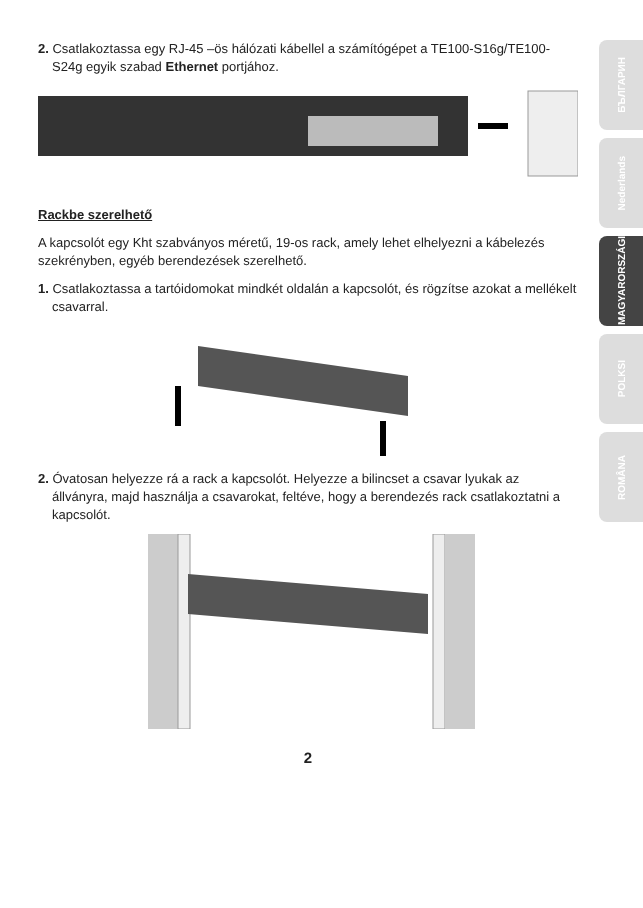2. Csatlakoztassa egy RJ-45 –ös hálózati kábellel a számítógépet a TE100-S16g/TE100-S24g egyik szabad Ethernet portjához.
Rackbe szerelhető
A kapcsolót egy Kht szabványos méretű, 19-os rack, amely lehet elhelyezni a kábelezés szekrényben, egyéb berendezések szerelhető.
1. Csatlakoztassa a tartóidomokat mindkét oldalán a kapcsolót, és rögzítse azokat a mellékelt csavarral.
2. Óvatosan helyezze rá a rack a kapcsolót. Helyezze a bilincset a csavar lyukak az állványra, majd használja a csavarokat, feltéve, hogy a berendezés rack csatlakoztatni a kapcsolót.
2
БЪЛГАРИН
Nederlands
MAGYARORSZÁGI
POLKSI
ROMÂNA